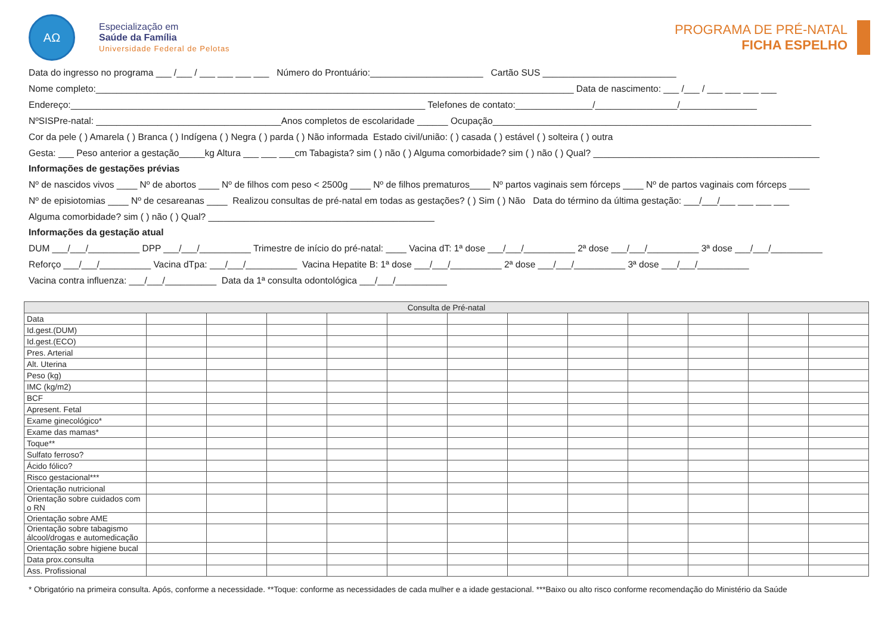AΩ
Especialização em
Saúde da Família
Universidade Federal de Pelotas
PROGRAMA DE PRÉ-NATAL
FICHA ESPELHO
Data do ingresso no programa ___ /___ / ___ ___ ___ ___ Número do Prontuário:______________________ Cartão SUS __________________________
Nome completo:_____________________________________________________________________________________________ Data de nascimento: ___ /___ / ___ ___ ___ ___
Endereço:_____________________________________________________________________ Telefones de contato:_______________/________________/_______________
NºSISPre-natal: ____________________________________Anos completos de escolaridade ______ Ocupação______________________________________________________________
Cor da pele ( ) Amarela ( ) Branca ( ) Indígena ( ) Negra ( ) parda ( ) Não informada Estado civil/união: ( ) casada ( ) estável ( ) solteira ( ) outra
Gesta: ___ Peso anterior a gestação_____kg Altura ___ ___ ___cm Tabagista? sim ( ) não ( ) Alguma comorbidade? sim ( ) não ( ) Qual? ____________________________________________
Informações de gestações prévias
Nº de nascidos vivos ____ Nº de abortos ____ Nº de filhos com peso < 2500g ____ Nº de filhos prematuros____ Nº partos vaginais sem fórceps ____ Nº de partos vaginais com fórceps ____
Nº de episiotomias ____ Nº de cesareanas ____ Realizou consultas de pré-natal em todas as gestações? ( ) Sim ( ) Não Data do término da última gestação: ___/___/___ ___ ___ ___
Alguma comorbidade? sim ( ) não ( ) Qual? ____________________________________________
Informações da gestação atual
DUM ___/___/__________ DPP ___/___/__________ Trimestre de início do pré-natal: ____ Vacina dT: 1ª dose ___/___/__________ 2ª dose ___/___/__________ 3ª dose ___/___/__________
Reforço ___/___/__________ Vacina dTpa: ___/___/__________ Vacina Hepatite B: 1ª dose ___/___/__________ 2ª dose ___/___/__________ 3ª dose ___/___/__________
Vacina contra influenza: ___/___/__________ Data da 1ª consulta odontológica ___/___/__________
| Consulta de Pré-natal | | | | | | | | | | | | |
| --- | --- | --- | --- | --- | --- | --- | --- | --- | --- | --- | --- | --- |
| Data | | | | | | | | | | | | |
| Id.gest.(DUM) | | | | | | | | | | | | |
| Id.gest.(ECO) | | | | | | | | | | | | |
| Pres. Arterial | | | | | | | | | | | | |
| Alt. Uterina | | | | | | | | | | | | |
| Peso (kg) | | | | | | | | | | | | |
| IMC (kg/m2) | | | | | | | | | | | | |
| BCF | | | | | | | | | | | | |
| Apresent. Fetal | | | | | | | | | | | | |
| Exame ginecológico* | | | | | | | | | | | | |
| Exame das mamas* | | | | | | | | | | | | |
| Toque** | | | | | | | | | | | | |
| Sulfato ferroso? | | | | | | | | | | | | |
| Ácido fólico? | | | | | | | | | | | | |
| Risco gestacional*** | | | | | | | | | | | | |
| Orientação nutricional | | | | | | | | | | | | |
| Orientação sobre cuidados com o RN | | | | | | | | | | | | |
| Orientação sobre AME | | | | | | | | | | | | |
| Orientação sobre tabagismo álcool/drogas e automedicação | | | | | | | | | | | | |
| Orientação sobre higiene bucal | | | | | | | | | | | | |
| Data prox.consulta | | | | | | | | | | | | |
| Ass. Profissional | | | | | | | | | | | | |
* Obrigatório na primeira consulta. Após, conforme a necessidade. **Toque: conforme as necessidades de cada mulher e a idade gestacional. ***Baixo ou alto risco conforme recomendação do Ministério da Saúde